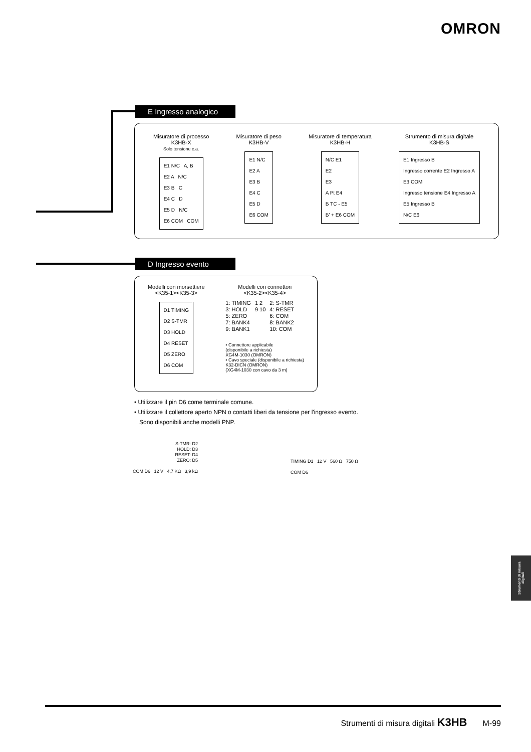OMRON
E Ingresso analogico
Misuratore di processo
K3HB-X
Solo tensione c.a.
E1 N/C A, B
E2 A N/C
E3 B C
E4 C D
E5 D N/C
E6 COM COM
Misuratore di peso
K3HB-V
E1 N/C
E2 A
E3 B
E4 C
E5 D
E6 COM
Misuratore di temperatura
K3HB-H
N/C E1
E2
E3
A Pt E4
B TC - E5
B' + E6 COM
Strumento di misura digitale
K3HB-S
E1 Ingresso B
Ingresso corrente E2 Ingresso A
E3 COM
Ingresso tensione E4 Ingresso A
E5 Ingresso B
N/C E6
D Ingresso evento
Modelli con morsettiere
<K35-1><K35-3>
D1 TIMING
D2 S-TMR
D3 HOLD
D4 RESET
D5 ZERO
D6 COM
Modelli con connettori
<K35-2><K35-4>
1: TIMING
3: HOLD
5: ZERO
7: BANK4
9: BANK1
1 2
9 10
2: S-TMR
4: RESET
6: COM
8: BANK2
10: COM
• Connettore applicabile
(disponibile a richiesta)
XG4M-1030 (OMRON)
• Cavo speciale (disponibile a richiesta)
K32-DICN (OMRON)
(XG4M-1030 con cavo da 3 m)
• Utilizzare il pin D6 come terminale comune.
• Utilizzare il collettore aperto NPN o contatti liberi da tensione per l'ingresso evento.
Sono disponibili anche modelli PNP.
S-TMR: D2
HOLD: D3
RESET: D4
ZERO: D5
COM D6 12 V 4,7 KΩ 3,9 kΩ
TIMING D1 12 V 560 Ω 750 Ω
COM D6
Strumenti di misura digitali
Strumenti di misura digitali K3HB M-99